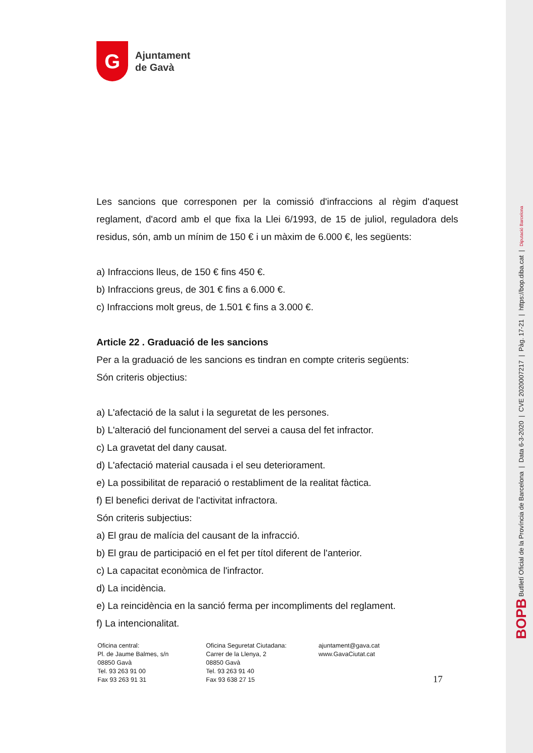G
Ajuntament
de Gavà
Les sancions que corresponen per la comissió d'infraccions al règim d'aquest reglament, d'acord amb el que fixa la Llei 6/1993, de 15 de juliol, reguladora dels residus, són, amb un mínim de 150 € i un màxim de 6.000 €, les següents:
a) Infraccions lleus, de 150 € fins 450 €.
b) Infraccions greus, de 301 € fins a 6.000 €.
c) Infraccions molt greus, de 1.501 € fins a 3.000 €.
Article 22 . Graduació de les sancions
Per a la graduació de les sancions es tindran en compte criteris següents:
Són criteris objectius:
a) L'afectació de la salut i la seguretat de les persones.
b) L'alteració del funcionament del servei a causa del fet infractor.
c) La gravetat del dany causat.
d) L'afectació material causada i el seu deteriorament.
e) La possibilitat de reparació o restabliment de la realitat fàctica.
f) El benefici derivat de l'activitat infractora.
Són criteris subjectius:
a) El grau de malícia del causant de la infracció.
b) El grau de participació en el fet per títol diferent de l'anterior.
c) La capacitat econòmica de l'infractor.
d) La incidència.
e) La reincidència en la sanció ferma per incompliments del reglament.
f) La intencionalitat.
Oficina central:
Pl. de Jaume Balmes, s/n
08850 Gavà
Tel. 93 263 91 00
Fax 93 263 91 31
Oficina Seguretat Ciutadana:
Carrer de la Llenya, 2
08850 Gavà
Tel. 93 263 91 40
Fax 93 638 27 15
ajuntament@gava.cat
www.GavaCiutat.cat
17
BOPB Butlletí Oficial de la Província de Barcelona | Data 6-3-2020 | CVE 2020007217 | Pàg. 17-21 | https://bop.diba.cat | Diputació Barcelona